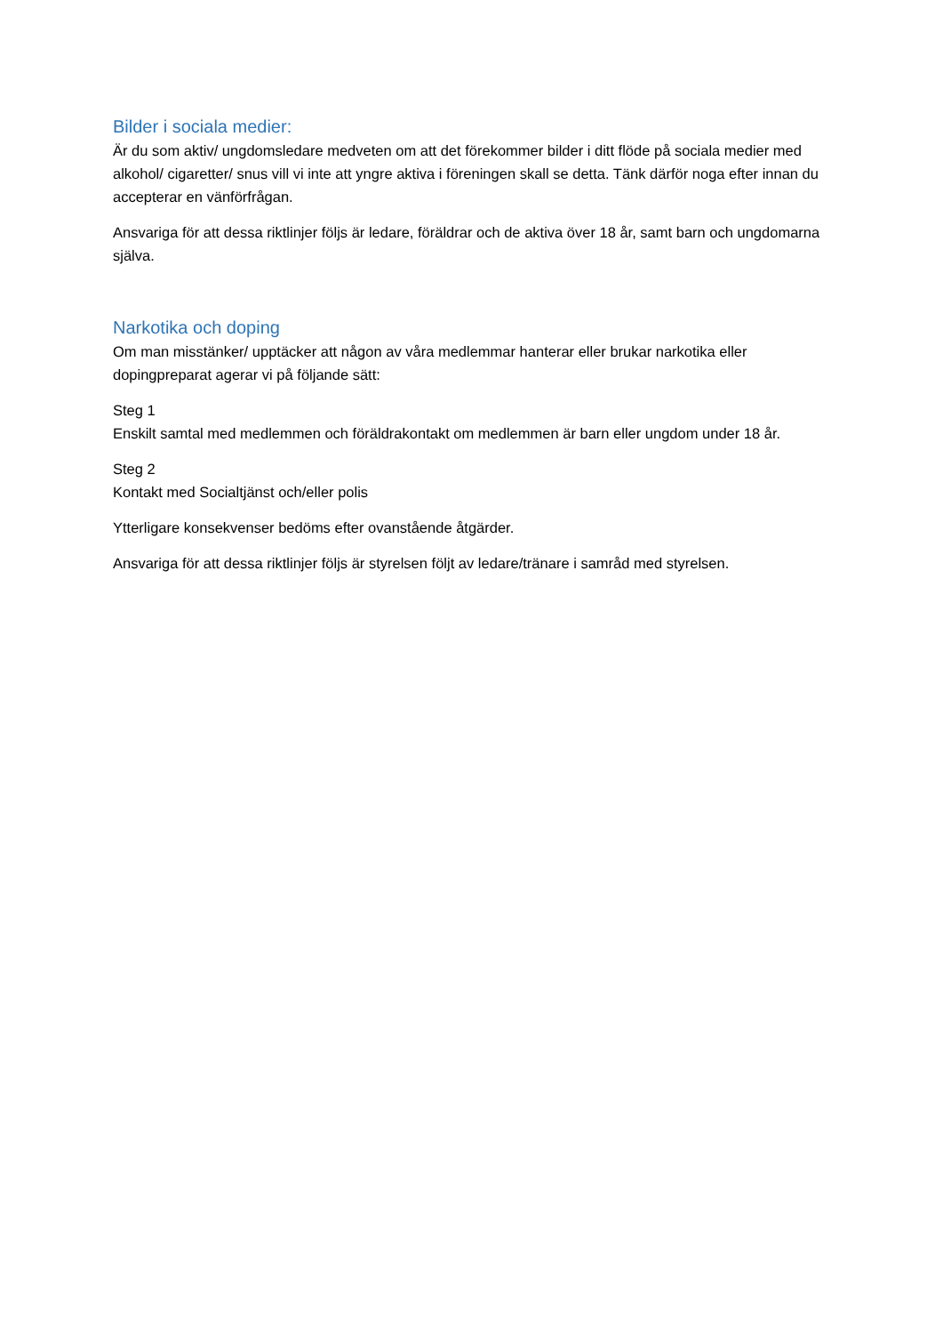Bilder i sociala medier:
Är du som aktiv/ ungdomsledare medveten om att det förekommer bilder i ditt flöde på sociala medier med alkohol/ cigaretter/ snus vill vi inte att yngre aktiva i föreningen skall se detta. Tänk därför noga efter innan du accepterar en vänförfrågan.
Ansvariga för att dessa riktlinjer följs är ledare, föräldrar och de aktiva över 18 år, samt barn och ungdomarna själva.
Narkotika och doping
Om man misstänker/ upptäcker att någon av våra medlemmar hanterar eller brukar narkotika eller dopingpreparat agerar vi på följande sätt:
Steg 1
Enskilt samtal med medlemmen och föräldrakontakt om medlemmen är barn eller ungdom under 18 år.
Steg 2
Kontakt med Socialtjänst och/eller polis
Ytterligare konsekvenser bedöms efter ovanstående åtgärder.
Ansvariga för att dessa riktlinjer följs är styrelsen följt av ledare/tränare i samråd med styrelsen.